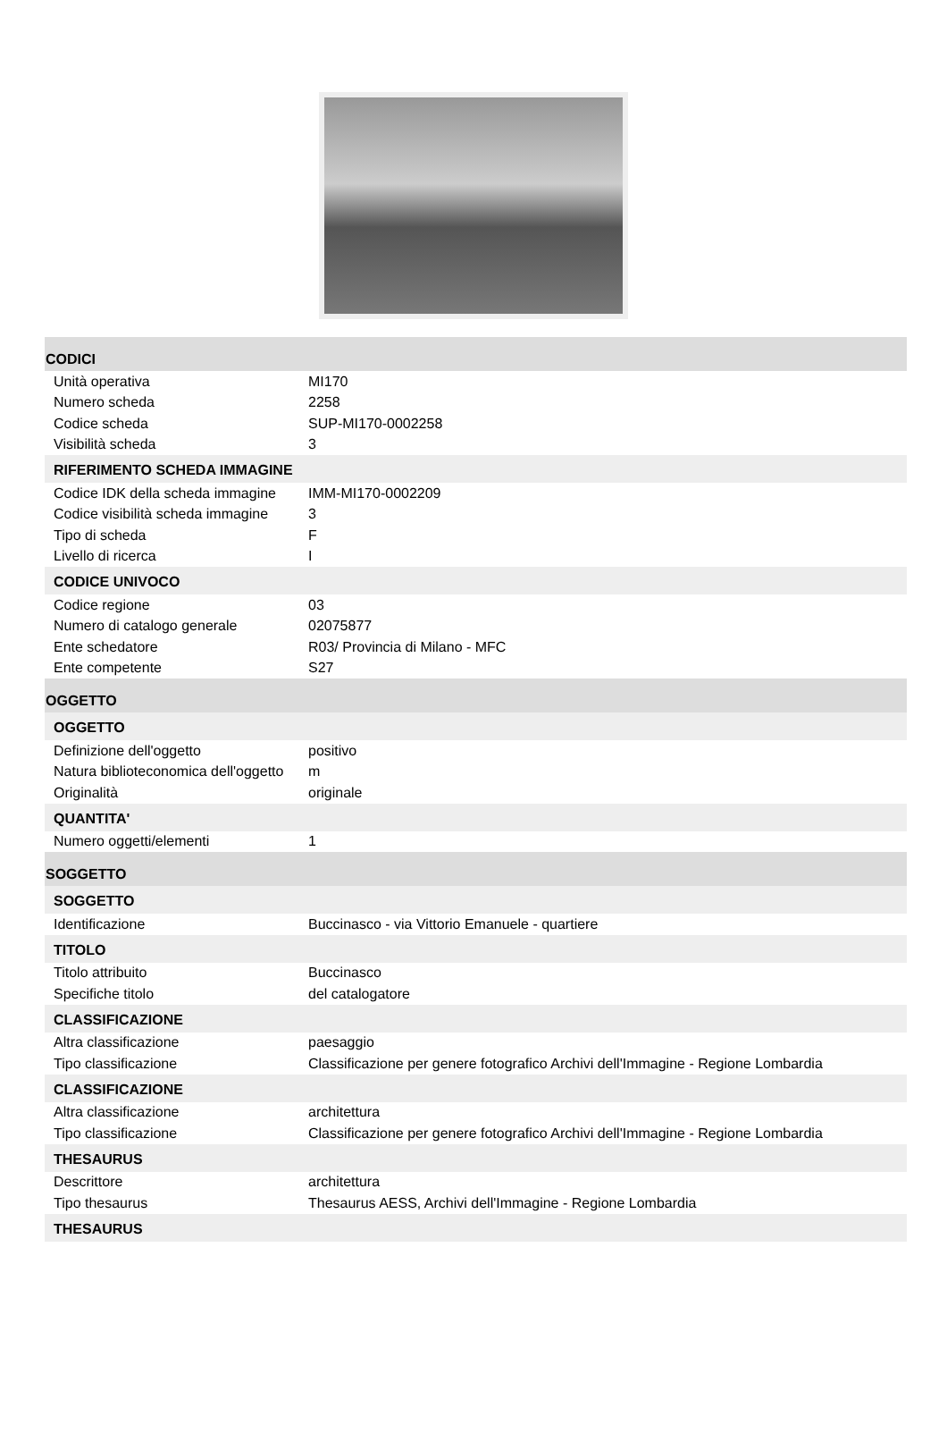CODICI
| Unità operativa | MI170 |
| Numero scheda | 2258 |
| Codice scheda | SUP-MI170-0002258 |
| Visibilità scheda | 3 |
RIFERIMENTO SCHEDA IMMAGINE
| Codice IDK della scheda immagine | IMM-MI170-0002209 |
| Codice visibilità scheda immagine | 3 |
| Tipo di scheda | F |
| Livello di ricerca | I |
CODICE UNIVOCO
| Codice regione | 03 |
| Numero di catalogo generale | 02075877 |
| Ente schedatore | R03/ Provincia di Milano - MFC |
| Ente competente | S27 |
OGGETTO
OGGETTO
| Definizione dell'oggetto | positivo |
| Natura biblioteconomica dell'oggetto | m |
| Originalità | originale |
QUANTITA'
| Numero oggetti/elementi | 1 |
SOGGETTO
SOGGETTO
| Identificazione | Buccinasco - via Vittorio Emanuele - quartiere |
TITOLO
| Titolo attribuito | Buccinasco |
| Specifiche titolo | del catalogatore |
CLASSIFICAZIONE
| Altra classificazione | paesaggio |
| Tipo classificazione | Classificazione per genere fotografico Archivi dell'Immagine - Regione Lombardia |
CLASSIFICAZIONE
| Altra classificazione | architettura |
| Tipo classificazione | Classificazione per genere fotografico Archivi dell'Immagine - Regione Lombardia |
THESAURUS
| Descrittore | architettura |
| Tipo thesaurus | Thesaurus AESS, Archivi dell'Immagine - Regione Lombardia |
THESAURUS